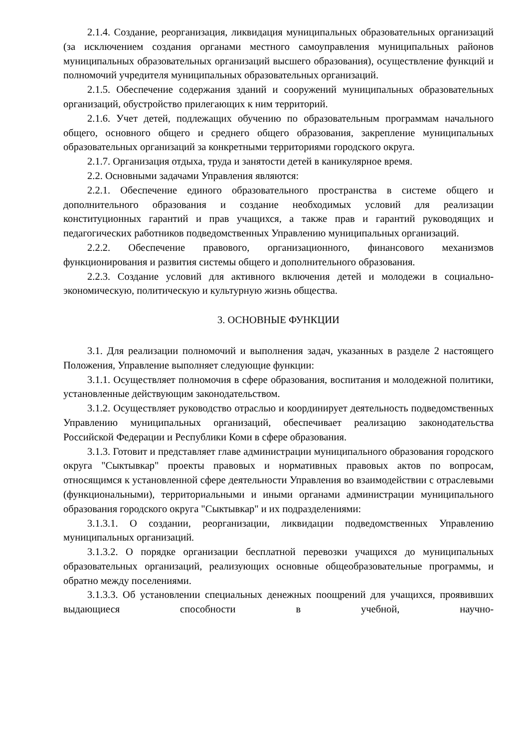2.1.4. Создание, реорганизация, ликвидация муниципальных образовательных организаций (за исключением создания органами местного самоуправления муниципальных районов муниципальных образовательных организаций высшего образования), осуществление функций и полномочий учредителя муниципальных образовательных организаций.
2.1.5. Обеспечение содержания зданий и сооружений муниципальных образовательных организаций, обустройство прилегающих к ним территорий.
2.1.6. Учет детей, подлежащих обучению по образовательным программам начального общего, основного общего и среднего общего образования, закрепление муниципальных образовательных организаций за конкретными территориями городского округа.
2.1.7. Организация отдыха, труда и занятости детей в каникулярное время.
2.2. Основными задачами Управления являются:
2.2.1. Обеспечение единого образовательного пространства в системе общего и дополнительного образования и создание необходимых условий для реализации конституционных гарантий и прав учащихся, а также прав и гарантий руководящих и педагогических работников подведомственных Управлению муниципальных организаций.
2.2.2. Обеспечение правового, организационного, финансового механизмов функционирования и развития системы общего и дополнительного образования.
2.2.3. Создание условий для активного включения детей и молодежи в социально-экономическую, политическую и культурную жизнь общества.
3. ОСНОВНЫЕ ФУНКЦИИ
3.1. Для реализации полномочий и выполнения задач, указанных в разделе 2 настоящего Положения, Управление выполняет следующие функции:
3.1.1. Осуществляет полномочия в сфере образования, воспитания и молодежной политики, установленные действующим законодательством.
3.1.2. Осуществляет руководство отраслью и координирует деятельность подведомственных Управлению муниципальных организаций, обеспечивает реализацию законодательства Российской Федерации и Республики Коми в сфере образования.
3.1.3. Готовит и представляет главе администрации муниципального образования городского округа "Сыктывкар" проекты правовых и нормативных правовых актов по вопросам, относящимся к установленной сфере деятельности Управления во взаимодействии с отраслевыми (функциональными), территориальными и иными органами администрации муниципального образования городского округа "Сыктывкар" и их подразделениями:
3.1.3.1. О создании, реорганизации, ликвидации подведомственных Управлению муниципальных организаций.
3.1.3.2. О порядке организации бесплатной перевозки учащихся до муниципальных образовательных организаций, реализующих основные общеобразовательные программы, и обратно между поселениями.
3.1.3.3. Об установлении специальных денежных поощрений для учащихся, проявивших выдающиеся способности в учебной, научно-